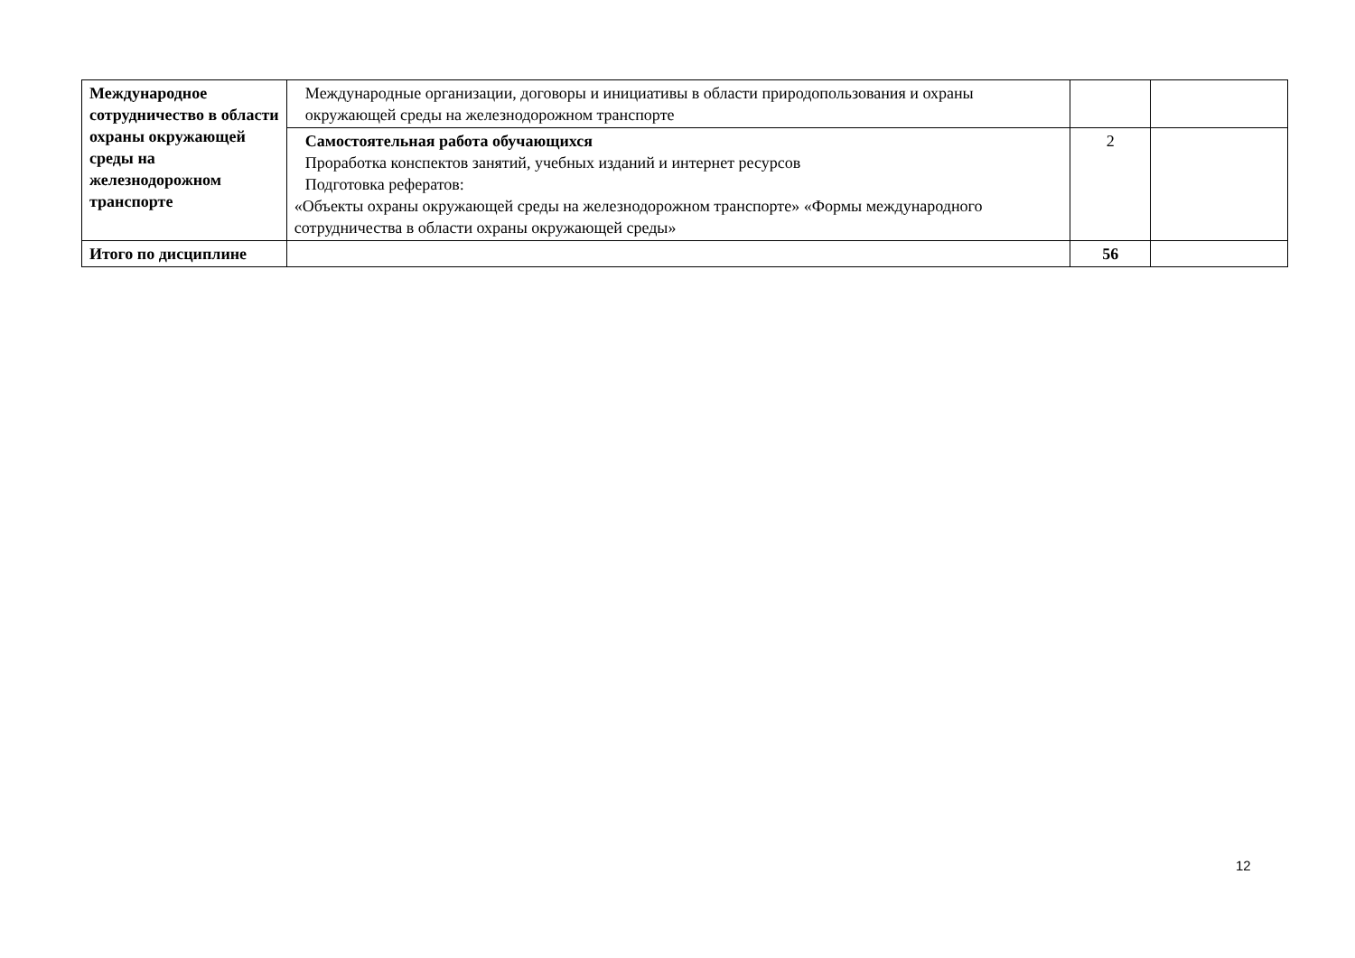| Международное сотрудничество в области охраны окружающей среды на железнодорожном транспорте | Международные организации, договоры и инициативы в области природопользования и охраны окружающей среды на железнодорожном транспорте | | |
| | Самостоятельная работа обучающихся Проработка конспектов занятий, учебных изданий и интернет ресурсов Подготовка рефератов: «Объекты охраны окружающей среды на железнодорожном транспорте» «Формы международного сотрудничества в области охраны окружающей среды» | 2 | |
| Итого по дисциплине | | 56 | |
12